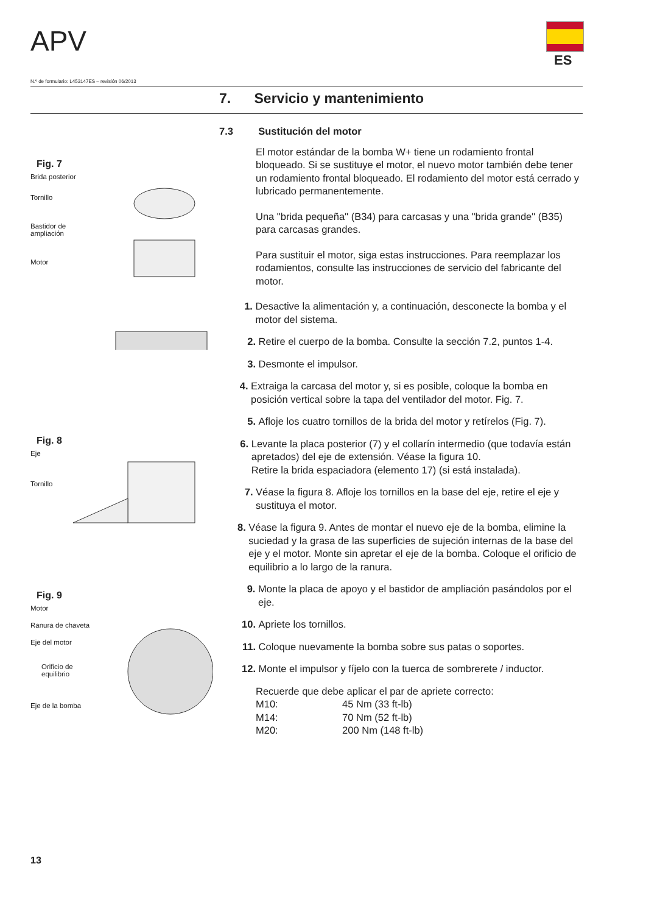APV
ES
N.º de formulario: L453147ES – revisión 06/2013
7. Servicio y mantenimiento
Fig. 7
Brida posterior
Tornillo
Bastidor de
ampliación
Motor
Fig. 8
Eje
Tornillo
Fig. 9
Motor
Ranura de chaveta
Eje del motor
Orificio de
equilibrio
Eje de la bomba
7.3 Sustitución del motor
El motor estándar de la bomba W+ tiene un rodamiento frontal bloqueado. Si se sustituye el motor, el nuevo motor también debe tener un rodamiento frontal bloqueado. El rodamiento del motor está cerrado y lubricado permanentemente.
Una "brida pequeña" (B34) para carcasas y una "brida grande" (B35) para carcasas grandes.
Para sustituir el motor, siga estas instrucciones. Para reemplazar los rodamientos, consulte las instrucciones de servicio del fabricante del motor.
1. Desactive la alimentación y, a continuación, desconecte la bomba y el motor del sistema.
2. Retire el cuerpo de la bomba. Consulte la sección 7.2, puntos 1-4.
3. Desmonte el impulsor.
4. Extraiga la carcasa del motor y, si es posible, coloque la bomba en posición vertical sobre la tapa del ventilador del motor. Fig. 7.
5. Afloje los cuatro tornillos de la brida del motor y retírelos (Fig. 7).
6. Levante la placa posterior (7) y el collarín intermedio (que todavía están apretados) del eje de extensión. Véase la figura 10.
Retire la brida espaciadora (elemento 17) (si está instalada).
7. Véase la figura 8. Afloje los tornillos en la base del eje, retire el eje y sustituya el motor.
8. Véase la figura 9. Antes de montar el nuevo eje de la bomba, elimine la suciedad y la grasa de las superficies de sujeción internas de la base del eje y el motor. Monte sin apretar el eje de la bomba. Coloque el orificio de equilibrio a lo largo de la ranura.
9. Monte la placa de apoyo y el bastidor de ampliación pasándolos por el eje.
10. Apriete los tornillos.
11. Coloque nuevamente la bomba sobre sus patas o soportes.
12. Monte el impulsor y fíjelo con la tuerca de sombrerete / inductor.
Recuerde que debe aplicar el par de apriete correcto:
M10: 45 Nm (33 ft-lb)
M14: 70 Nm (52 ft-lb)
M20: 200 Nm (148 ft-lb)
13